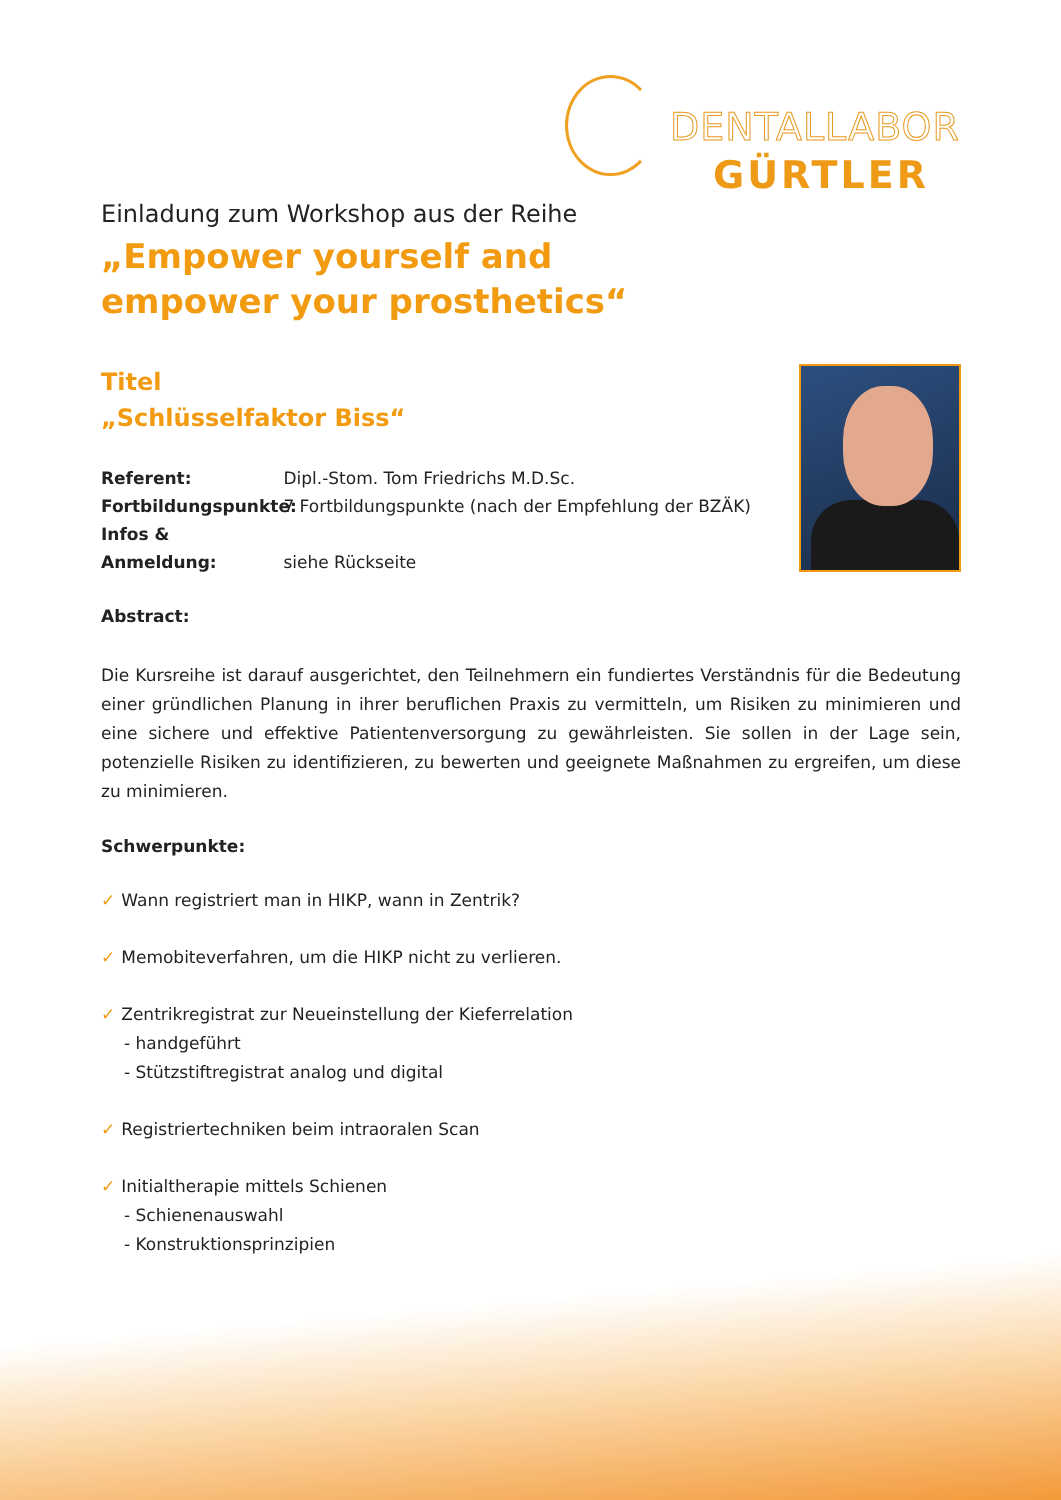DENTALLABOR
GÜRTLER
Einladung zum Workshop aus der Reihe
„Empower yourself and
empower your prosthetics“
Titel
„Schlüsselfaktor Biss“
Referent: Dipl.-Stom. Tom Friedrichs M.D.Sc.
Fortbildungspunkte: 7 Fortbildungspunkte (nach der Empfehlung der BZÄK)
Infos & Anmeldung: siehe Rückseite
Abstract:
Die Kursreihe ist darauf ausgerichtet, den Teilnehmern ein fundiertes Verständnis für die Bedeutung einer gründlichen Planung in ihrer beruflichen Praxis zu vermitteln, um Risiken zu minimieren und eine sichere und effektive Patientenversorgung zu gewährleisten. Sie sollen in der Lage sein, potenzielle Risiken zu identifizieren, zu bewerten und geeignete Maßnahmen zu ergreifen, um diese zu minimieren.
Schwerpunkte:
✓ Wann registriert man in HIKP, wann in Zentrik?
✓ Memobiteverfahren, um die HIKP nicht zu verlieren.
✓ Zentrikregistrat zur Neueinstellung der Kieferrelation
- handgeführt
- Stützstiftregistrat analog und digital
✓ Registriertechniken beim intraoralen Scan
✓ Initialtherapie mittels Schienen
- Schienenauswahl
- Konstruktionsprinzipien